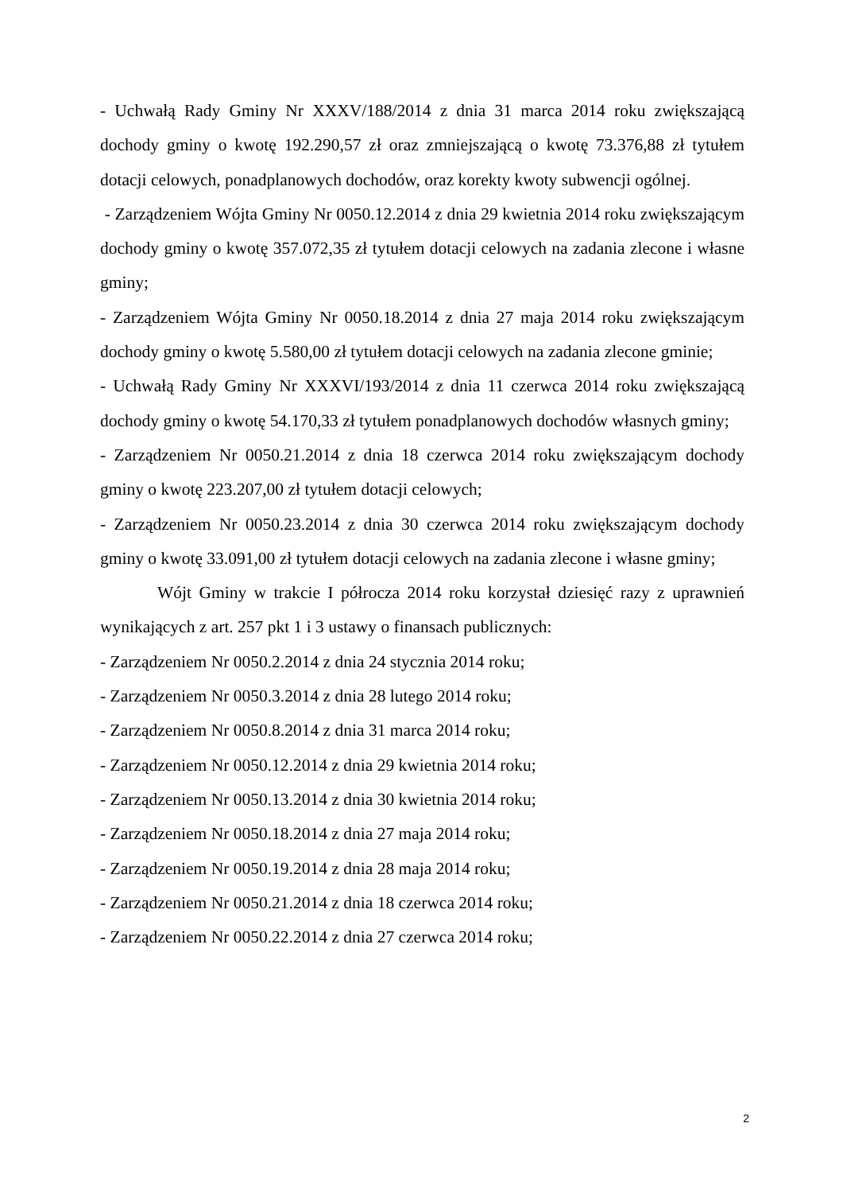- Uchwałą Rady Gminy Nr XXXV/188/2014 z dnia 31 marca 2014 roku zwiększającą dochody gminy o kwotę 192.290,57 zł oraz zmniejszającą o kwotę 73.376,88 zł tytułem dotacji celowych, ponadplanowych dochodów, oraz korekty kwoty subwencji ogólnej.
- Zarządzeniem Wójta Gminy Nr 0050.12.2014 z dnia 29 kwietnia 2014 roku zwiększającym dochody gminy o kwotę 357.072,35 zł tytułem dotacji celowych na zadania zlecone i własne gminy;
- Zarządzeniem Wójta Gminy Nr 0050.18.2014 z dnia 27 maja 2014 roku zwiększającym dochody gminy o kwotę 5.580,00 zł tytułem dotacji celowych na zadania zlecone gminie;
- Uchwałą Rady Gminy Nr XXXVI/193/2014 z dnia 11 czerwca 2014 roku zwiększającą dochody gminy o kwotę 54.170,33 zł tytułem ponadplanowych dochodów własnych gminy;
- Zarządzeniem Nr 0050.21.2014 z dnia 18 czerwca 2014 roku zwiększającym dochody gminy o kwotę 223.207,00 zł tytułem dotacji celowych;
- Zarządzeniem Nr 0050.23.2014 z dnia 30 czerwca 2014 roku zwiększającym dochody gminy o kwotę 33.091,00 zł tytułem dotacji celowych na zadania zlecone i własne gminy;
Wójt Gminy w trakcie I półrocza 2014 roku korzystał dziesięć razy z uprawnień wynikających z art. 257 pkt 1 i 3 ustawy o finansach publicznych:
- Zarządzeniem Nr 0050.2.2014 z dnia 24 stycznia 2014 roku;
- Zarządzeniem Nr 0050.3.2014 z dnia 28 lutego 2014 roku;
- Zarządzeniem Nr 0050.8.2014 z dnia 31 marca 2014 roku;
- Zarządzeniem Nr 0050.12.2014 z dnia 29 kwietnia 2014 roku;
- Zarządzeniem Nr 0050.13.2014 z dnia 30 kwietnia 2014 roku;
- Zarządzeniem Nr 0050.18.2014 z dnia 27 maja 2014 roku;
- Zarządzeniem Nr 0050.19.2014 z dnia 28 maja 2014 roku;
- Zarządzeniem Nr 0050.21.2014 z dnia 18 czerwca 2014 roku;
- Zarządzeniem Nr 0050.22.2014 z dnia 27 czerwca 2014 roku;
2